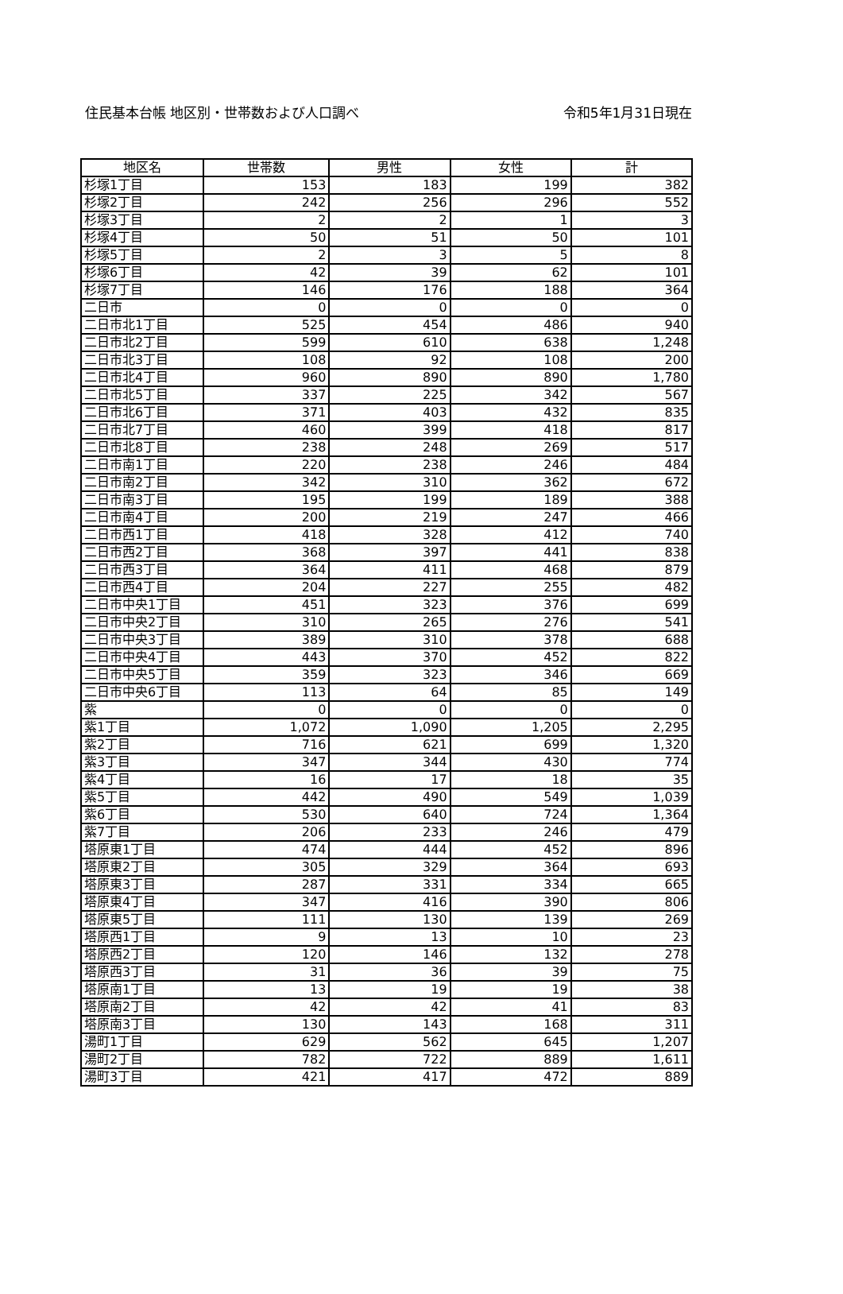住民基本台帳 地区別・世帯数および人口調べ 令和5年1月31日現在
| 地区名 | 世帯数 | 男性 | 女性 | 計 |
| --- | --- | --- | --- | --- |
| 杉塚1丁目 | 153 | 183 | 199 | 382 |
| 杉塚2丁目 | 242 | 256 | 296 | 552 |
| 杉塚3丁目 | 2 | 2 | 1 | 3 |
| 杉塚4丁目 | 50 | 51 | 50 | 101 |
| 杉塚5丁目 | 2 | 3 | 5 | 8 |
| 杉塚6丁目 | 42 | 39 | 62 | 101 |
| 杉塚7丁目 | 146 | 176 | 188 | 364 |
| 二日市 | 0 | 0 | 0 | 0 |
| 二日市北1丁目 | 525 | 454 | 486 | 940 |
| 二日市北2丁目 | 599 | 610 | 638 | 1,248 |
| 二日市北3丁目 | 108 | 92 | 108 | 200 |
| 二日市北4丁目 | 960 | 890 | 890 | 1,780 |
| 二日市北5丁目 | 337 | 225 | 342 | 567 |
| 二日市北6丁目 | 371 | 403 | 432 | 835 |
| 二日市北7丁目 | 460 | 399 | 418 | 817 |
| 二日市北8丁目 | 238 | 248 | 269 | 517 |
| 二日市南1丁目 | 220 | 238 | 246 | 484 |
| 二日市南2丁目 | 342 | 310 | 362 | 672 |
| 二日市南3丁目 | 195 | 199 | 189 | 388 |
| 二日市南4丁目 | 200 | 219 | 247 | 466 |
| 二日市西1丁目 | 418 | 328 | 412 | 740 |
| 二日市西2丁目 | 368 | 397 | 441 | 838 |
| 二日市西3丁目 | 364 | 411 | 468 | 879 |
| 二日市西4丁目 | 204 | 227 | 255 | 482 |
| 二日市中央1丁目 | 451 | 323 | 376 | 699 |
| 二日市中央2丁目 | 310 | 265 | 276 | 541 |
| 二日市中央3丁目 | 389 | 310 | 378 | 688 |
| 二日市中央4丁目 | 443 | 370 | 452 | 822 |
| 二日市中央5丁目 | 359 | 323 | 346 | 669 |
| 二日市中央6丁目 | 113 | 64 | 85 | 149 |
| 紫 | 0 | 0 | 0 | 0 |
| 紫1丁目 | 1,072 | 1,090 | 1,205 | 2,295 |
| 紫2丁目 | 716 | 621 | 699 | 1,320 |
| 紫3丁目 | 347 | 344 | 430 | 774 |
| 紫4丁目 | 16 | 17 | 18 | 35 |
| 紫5丁目 | 442 | 490 | 549 | 1,039 |
| 紫6丁目 | 530 | 640 | 724 | 1,364 |
| 紫7丁目 | 206 | 233 | 246 | 479 |
| 塔原東1丁目 | 474 | 444 | 452 | 896 |
| 塔原東2丁目 | 305 | 329 | 364 | 693 |
| 塔原東3丁目 | 287 | 331 | 334 | 665 |
| 塔原東4丁目 | 347 | 416 | 390 | 806 |
| 塔原東5丁目 | 111 | 130 | 139 | 269 |
| 塔原西1丁目 | 9 | 13 | 10 | 23 |
| 塔原西2丁目 | 120 | 146 | 132 | 278 |
| 塔原西3丁目 | 31 | 36 | 39 | 75 |
| 塔原南1丁目 | 13 | 19 | 19 | 38 |
| 塔原南2丁目 | 42 | 42 | 41 | 83 |
| 塔原南3丁目 | 130 | 143 | 168 | 311 |
| 湯町1丁目 | 629 | 562 | 645 | 1,207 |
| 湯町2丁目 | 782 | 722 | 889 | 1,611 |
| 湯町3丁目 | 421 | 417 | 472 | 889 |